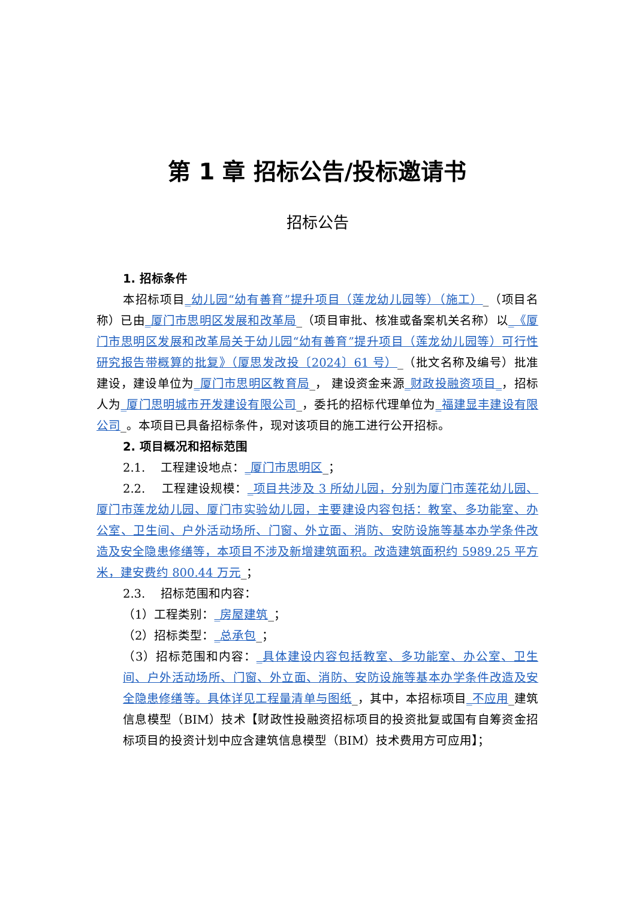第 1 章 招标公告/投标邀请书
招标公告
1. 招标条件
本招标项目_幼儿园“幼有善育”提升项目（莲龙幼儿园等）（施工）_（项目名称）已由_厦门市思明区发展和改革局_（项目审批、核准或备案机关名称）以_《厦门市思明区发展和改革局关于幼儿园“幼有善育”提升项目（莲龙幼儿园等）可行性研究报告带概算的批复》（厦思发改投〔2024〕61 号）_（批文名称及编号）批准建设，建设单位为_厦门市思明区教育局_， 建设资金来源_财政投融资项目_，招标人为_厦门思明城市开发建设有限公司_，委托的招标代理单位为_福建显丰建设有限公司_。本项目已具备招标条件，现对该项目的施工进行公开招标。
2. 项目概况和招标范围
2.1.　 工程建设地点：_厦门市思明区_；
2.2.　 工程建设规模：_项目共涉及 3 所幼儿园，分别为厦门市莲花幼儿园、厦门市莲龙幼儿园、厦门市实验幼儿园，主要建设内容包括：教室、多功能室、办公室、卫生间、户外活动场所、门窗、外立面、消防、安防设施等基本办学条件改造及安全隐患修缮等，本项目不涉及新增建筑面积。改造建筑面积约 5989.25 平方米，建安费约 800.44 万元_；
2.3.　 招标范围和内容：
（1）工程类别：_房屋建筑_；
（2）招标类型：_总承包_；
（3）招标范围和内容：_具体建设内容包括教室、多功能室、办公室、卫生间、户外活动场所、门窗、外立面、消防、安防设施等基本办学条件改造及安全隐患修缮等。具体详见工程量清单与图纸_，其中，本招标项目_不应用_建筑信息模型（BIM）技术【财政性投融资招标项目的投资批复或国有自筹资金招标项目的投资计划中应含建筑信息模型（BIM）技术费用方可应用】；